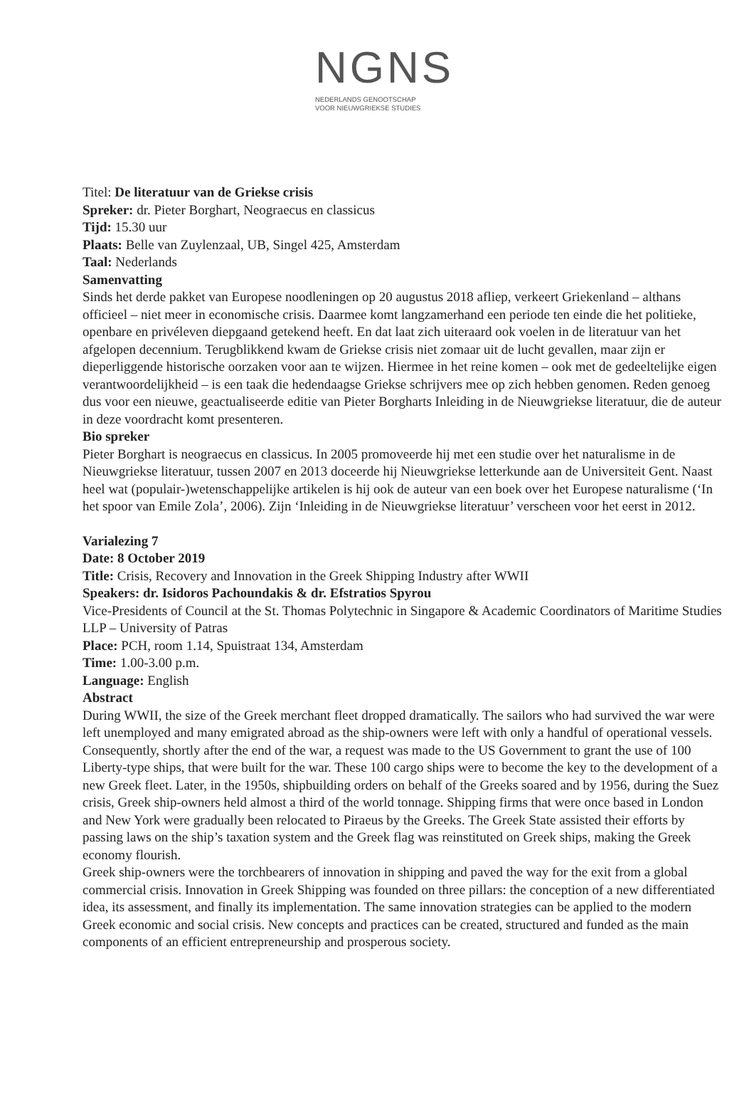NGNS
NEDERLANDS GENOOTSCHAP
VOOR NIEUWGRIEKSE STUDIES
Titel: De literatuur van de Griekse crisis
Spreker: dr. Pieter Borghart, Neograecus en classicus
Tijd: 15.30 uur
Plaats: Belle van Zuylenzaal, UB, Singel 425, Amsterdam
Taal: Nederlands
Samenvatting
Sinds het derde pakket van Europese noodleningen op 20 augustus 2018 afliep, verkeert Griekenland – althans officieel – niet meer in economische crisis. Daarmee komt langzamerhand een periode ten einde die het politieke, openbare en privéleven diepgaand getekend heeft. En dat laat zich uiteraard ook voelen in de literatuur van het afgelopen decennium. Terugblikkend kwam de Griekse crisis niet zomaar uit de lucht gevallen, maar zijn er dieperliggende historische oorzaken voor aan te wijzen. Hiermee in het reine komen – ook met de gedeeltelijke eigen verantwoordelijkheid – is een taak die hedendaagse Griekse schrijvers mee op zich hebben genomen. Reden genoeg dus voor een nieuwe, geactualiseerde editie van Pieter Borgharts Inleiding in de Nieuwgriekse literatuur, die de auteur in deze voordracht komt presenteren.
Bio spreker
Pieter Borghart is neograecus en classicus. In 2005 promoveerde hij met een studie over het naturalisme in de Nieuwgriekse literatuur, tussen 2007 en 2013 doceerde hij Nieuwgriekse letterkunde aan de Universiteit Gent. Naast heel wat (populair-)wetenschappelijke artikelen is hij ook de auteur van een boek over het Europese naturalisme (‘In het spoor van Emile Zola’, 2006). Zijn ‘Inleiding in de Nieuwgriekse literatuur’ verscheen voor het eerst in 2012.
Varialezing 7
Date: 8 October 2019
Title: Crisis, Recovery and Innovation in the Greek Shipping Industry after WWII
Speakers: dr. Isidoros Pachoundakis & dr. Efstratios Spyrou
Vice-Presidents of Council at the St. Thomas Polytechnic in Singapore & Academic Coordinators of Maritime Studies LLP – University of Patras
Place: PCH, room 1.14, Spuistraat 134, Amsterdam
Time: 1.00-3.00 p.m.
Language: English
Abstract
During WWII, the size of the Greek merchant fleet dropped dramatically. The sailors who had survived the war were left unemployed and many emigrated abroad as the ship-owners were left with only a handful of operational vessels. Consequently, shortly after the end of the war, a request was made to the US Government to grant the use of 100 Liberty-type ships, that were built for the war. These 100 cargo ships were to become the key to the development of a new Greek fleet. Later, in the 1950s, shipbuilding orders on behalf of the Greeks soared and by 1956, during the Suez crisis, Greek ship-owners held almost a third of the world tonnage. Shipping firms that were once based in London and New York were gradually been relocated to Piraeus by the Greeks. The Greek State assisted their efforts by passing laws on the ship’s taxation system and the Greek flag was reinstituted on Greek ships, making the Greek economy flourish.
Greek ship-owners were the torchbearers of innovation in shipping and paved the way for the exit from a global commercial crisis. Innovation in Greek Shipping was founded on three pillars: the conception of a new differentiated idea, its assessment, and finally its implementation. The same innovation strategies can be applied to the modern Greek economic and social crisis. New concepts and practices can be created, structured and funded as the main components of an efficient entrepreneurship and prosperous society.